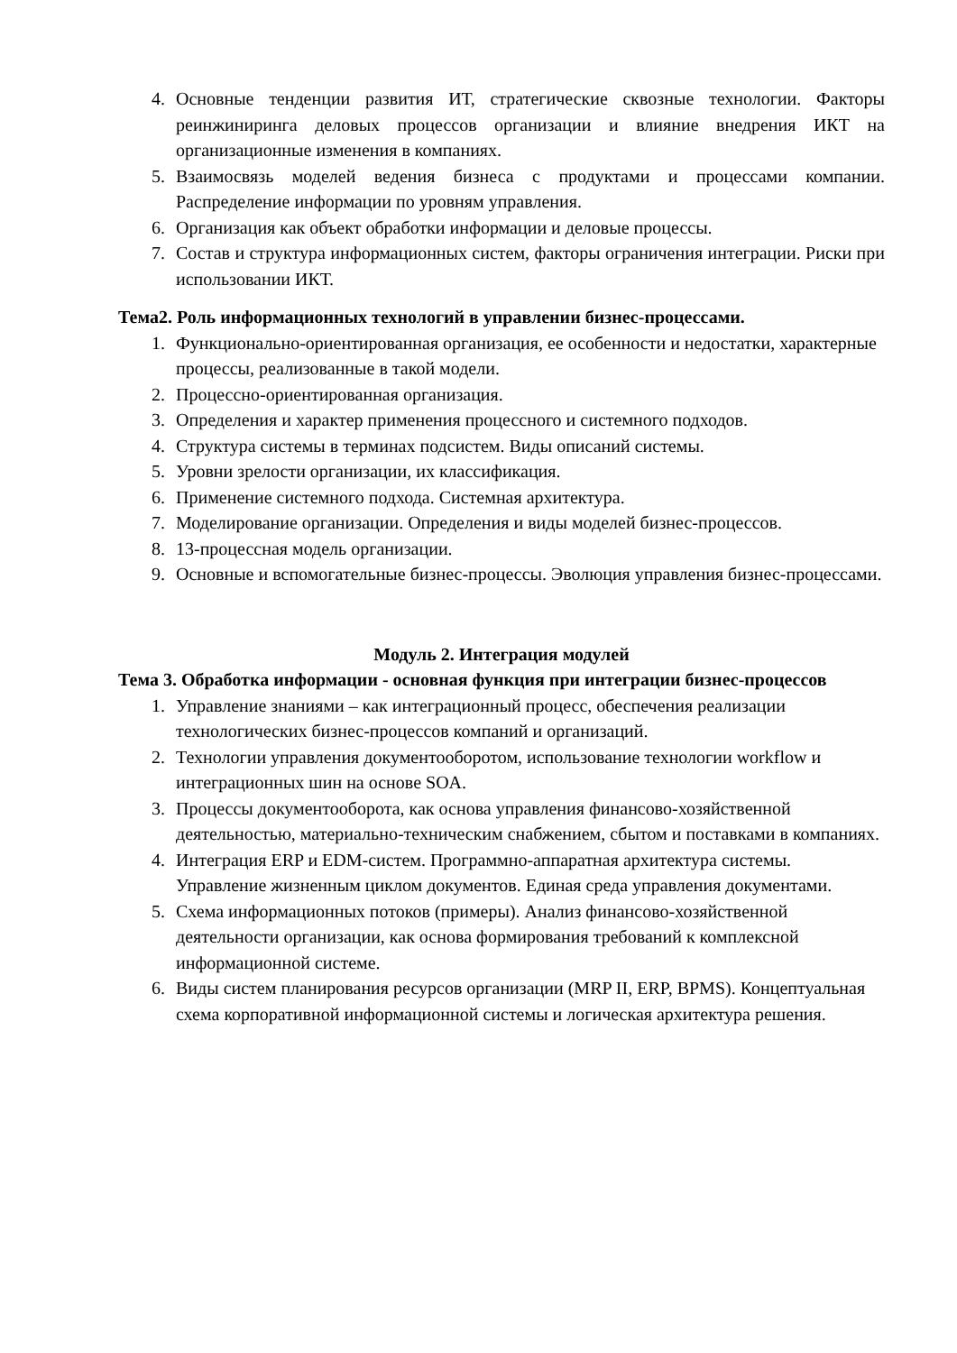4. Основные тенденции развития ИТ, стратегические сквозные технологии. Факторы реинжиниринга деловых процессов организации и влияние внедрения ИКТ на организационные изменения в компаниях.
5. Взаимосвязь моделей ведения бизнеса с продуктами и процессами компании. Распределение информации по уровням управления.
6. Организация как объект обработки информации и деловые процессы.
7. Состав и структура информационных систем, факторы ограничения интеграции. Риски при использовании ИКТ.
Тема2. Роль информационных технологий в управлении бизнес-процессами.
1. Функционально-ориентированная организация, ее особенности и недостатки, характерные процессы, реализованные в такой модели.
2. Процессно-ориентированная организация.
3. Определения и характер применения процессного и системного подходов.
4. Структура системы в терминах подсистем. Виды описаний системы.
5. Уровни зрелости организации, их классификация.
6. Применение системного подхода. Системная архитектура.
7. Моделирование организации. Определения и виды моделей бизнес-процессов.
8. 13-процессная модель организации.
9. Основные и вспомогательные бизнес-процессы. Эволюция управления бизнес-процессами.
Модуль 2. Интеграция модулей
Тема 3. Обработка информации - основная функция при интеграции бизнес-процессов
1. Управление знаниями – как интеграционный процесс, обеспечения реализации технологических бизнес-процессов компаний и организаций.
2. Технологии управления документооборотом, использование технологии workflow и интеграционных шин на основе SOA.
3. Процессы документооборота, как основа управления финансово-хозяйственной деятельностью, материально-техническим снабжением, сбытом и поставками в компаниях.
4. Интеграция ERP и EDM-систем. Программно-аппаратная архитектура системы. Управление жизненным циклом документов. Единая среда управления документами.
5. Схема информационных потоков (примеры). Анализ финансово-хозяйственной деятельности организации, как основа формирования требований к комплексной информационной системе.
6. Виды систем планирования ресурсов организации (MRP II, ERP, BPMS). Концептуальная схема корпоративной информационной системы и логическая архитектура решения.